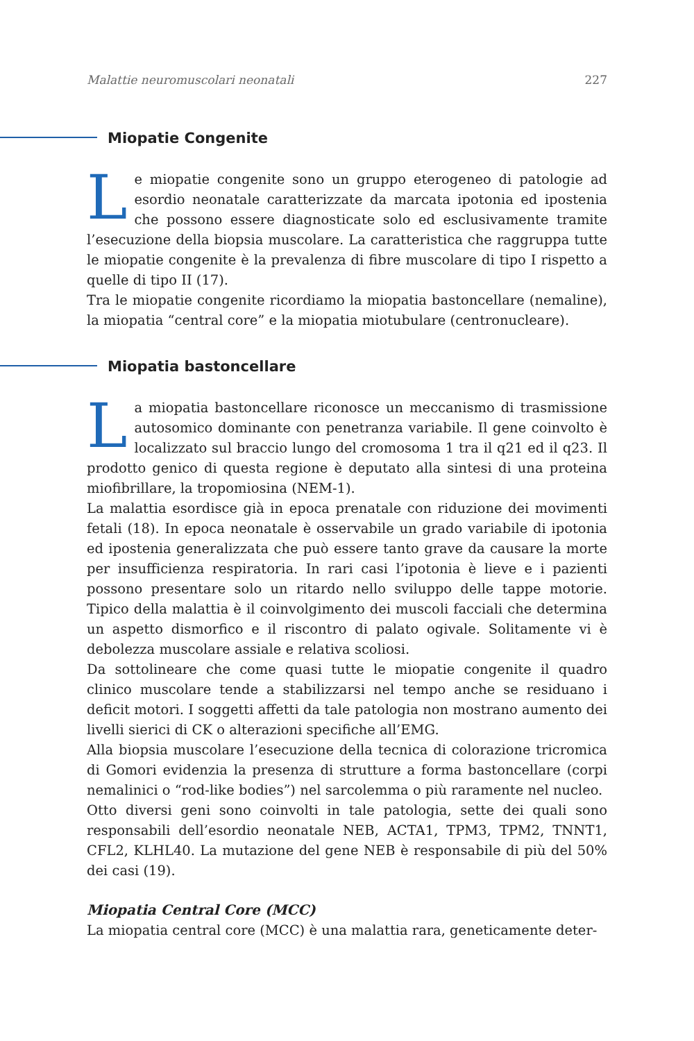Malattie neuromuscolari neonatali 227
Miopatie Congenite
Le miopatie congenite sono un gruppo eterogeneo di patologie ad esordio neonatale caratterizzate da marcata ipotonia ed ipostenia che possono essere diagnosticate solo ed esclusivamente tramite l’esecuzione della biopsia muscolare. La caratteristica che raggruppa tutte le miopatie congenite è la prevalenza di fibre muscolare di tipo I rispetto a quelle di tipo II (17).
Tra le miopatie congenite ricordiamo la miopatia bastoncellare (nemaline), la miopatia “central core” e la miopatia miotubulare (centronucleare).
Miopatia bastoncellare
La miopatia bastoncellare riconosce un meccanismo di trasmissione autosomico dominante con penetranza variabile. Il gene coinvolto è localizzato sul braccio lungo del cromosoma 1 tra il q21 ed il q23. Il prodotto genico di questa regione è deputato alla sintesi di una proteina miofibrillare, la tropomiosina (NEM-1).
La malattia esordisce già in epoca prenatale con riduzione dei movimenti fetali (18). In epoca neonatale è osservabile un grado variabile di ipotonia ed ipostenia generalizzata che può essere tanto grave da causare la morte per insufficienza respiratoria. In rari casi l’ipotonia è lieve e i pazienti possono presentare solo un ritardo nello sviluppo delle tappe motorie. Tipico della malattia è il coinvolgimento dei muscoli facciali che determina un aspetto dismorfico e il riscontro di palato ogivale. Solitamente vi è debolezza muscolare assiale e relativa scoliosi.
Da sottolineare che come quasi tutte le miopatie congenite il quadro clinico muscolare tende a stabilizzarsi nel tempo anche se residuano i deficit motori. I soggetti affetti da tale patologia non mostrano aumento dei livelli sierici di CK o alterazioni specifiche all’EMG.
Alla biopsia muscolare l’esecuzione della tecnica di colorazione tricromica di Gomori evidenzia la presenza di strutture a forma bastoncellare (corpi nemalinici o “rod-like bodies”) nel sarcolemma o più raramente nel nucleo.
Otto diversi geni sono coinvolti in tale patologia, sette dei quali sono responsabili dell’esordio neonatale NEB, ACTA1, TPM3, TPM2, TNNT1, CFL2, KLHL40. La mutazione del gene NEB è responsabile di più del 50% dei casi (19).
Miopatia Central Core (MCC)
La miopatia central core (MCC) è una malattia rara, geneticamente deter-